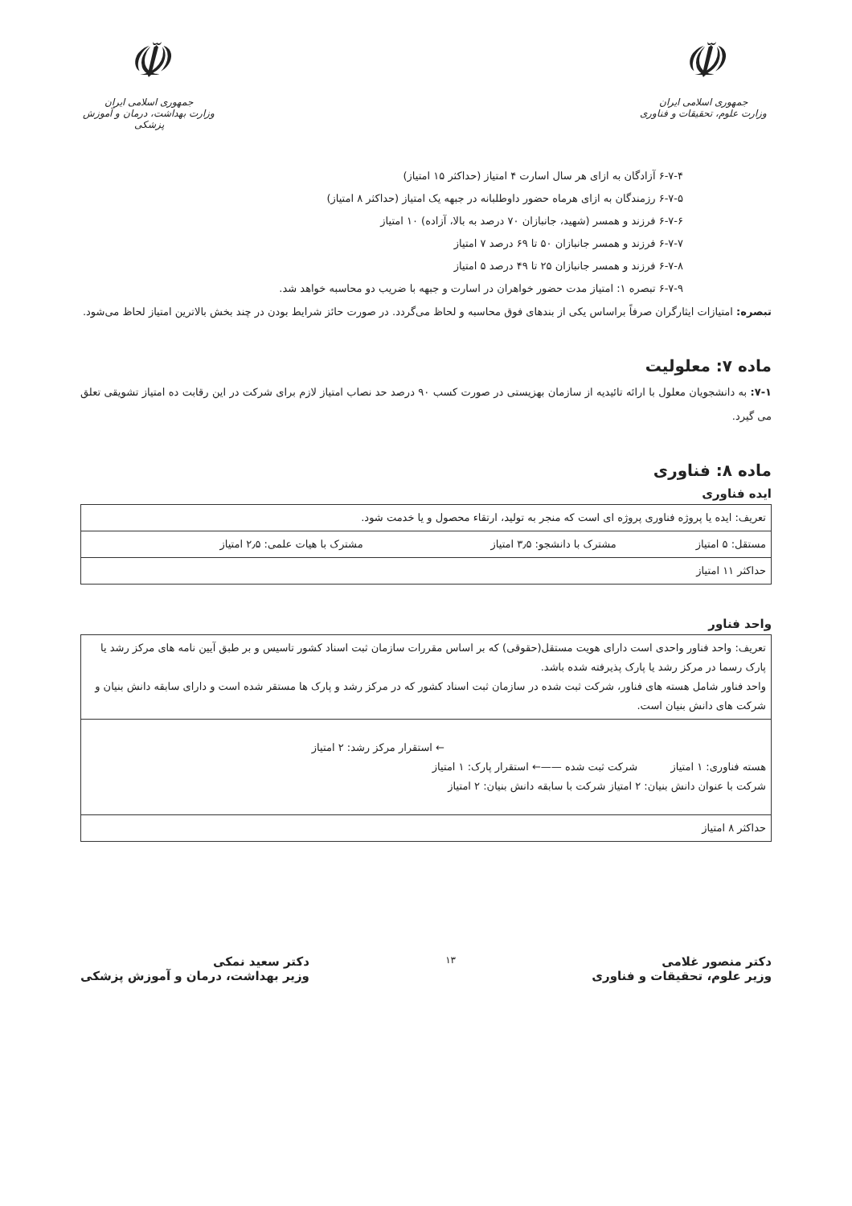☫
جمهوری اسلامی ایران
وزارت علوم، تحقیقات و فناوری
☫
جمهوری اسلامی ایران
وزارت بهداشت، درمان و آموزش پزشکی
۶-۷-۴ آزادگان به ازای هر سال اسارت ۴ امتیاز (حداکثر ۱۵ امتیاز)
۶-۷-۵ رزمندگان به ازای هرماه حضور داوطلبانه در جبهه یک امتیاز (حداکثر ۸ امتیاز)
۶-۷-۶ فرزند و همسر (شهید، جانبازان ۷۰ درصد به بالا، آزاده) ۱۰ امتیاز
۶-۷-۷ فرزند و همسر جانبازان ۵۰ تا ۶۹ درصد ۷ امتیاز
۶-۷-۸ فرزند و همسر جانبازان ۲۵ تا ۴۹ درصد ۵ امتیاز
۶-۷-۹ تبصره ۱: امتیاز مدت حضور خواهران در اسارت و جبهه با ضریب دو محاسبه خواهد شد.
تبصره: امتیازات ایثارگران صرفاً براساس یکی از بندهای فوق محاسبه و لحاظ می‌گردد. در صورت حائز شرایط بودن در چند بخش بالاترین امتیاز لحاظ می‌شود.
ماده ۷: معلولیت
۷-۱: به دانشجویان معلول با ارائه تائیدیه از سازمان بهزیستی در صورت کسب ۹۰ درصد حد نصاب امتیاز لازم برای شرکت در این رقابت ده امتیاز تشویقی تعلق می گیرد.
ماده ۸: فناوری
ایده فناوری
| تعریف: ایده یا پروژه فناوری پروژه ای است که منجر به تولید، ارتقاء محصول و یا خدمت شود. | | |
| مستقل: ۵ امتیاز | مشترک با دانشجو: ۳٫۵ امتیاز | مشترک با هیات علمی: ۲٫۵ امتیاز |
| حداکثر ۱۱ امتیاز | | |
واحد فناور
| تعریف: واحد فناور واحدی است دارای هویت مستقل(حقوقی) که بر اساس مقررات سازمان ثبت اسناد کشور تاسیس و بر طبق آیین نامه های مرکز رشد یا پارک رسما در مرکز رشد یا پارک پذیرفته شده باشد. واحد فناور شامل هسته های فناور، شرکت ثبت شده در سازمان ثبت اسناد کشور که در مرکز رشد و پارک ها مستقر شده است و دارای سابقه دانش بنیان و شرکت های دانش بنیان است. |
| ← استقرار مرکز رشد: ۲ امتیاز هسته فناوری: ۱ امتیاز شرکت ثبت شده ——← استقرار پارک: ۱ امتیاز شرکت با عنوان دانش بنیان: ۲ امتیاز شرکت با سابقه دانش بنیان: ۲ امتیاز |
| حداکثر ۸ امتیاز |
دکتر منصور غلامی
وزیر علوم، تحقیقات و فناوری
۱۳
دکتر سعید نمکی
وزیر بهداشت، درمان و آموزش پزشکی